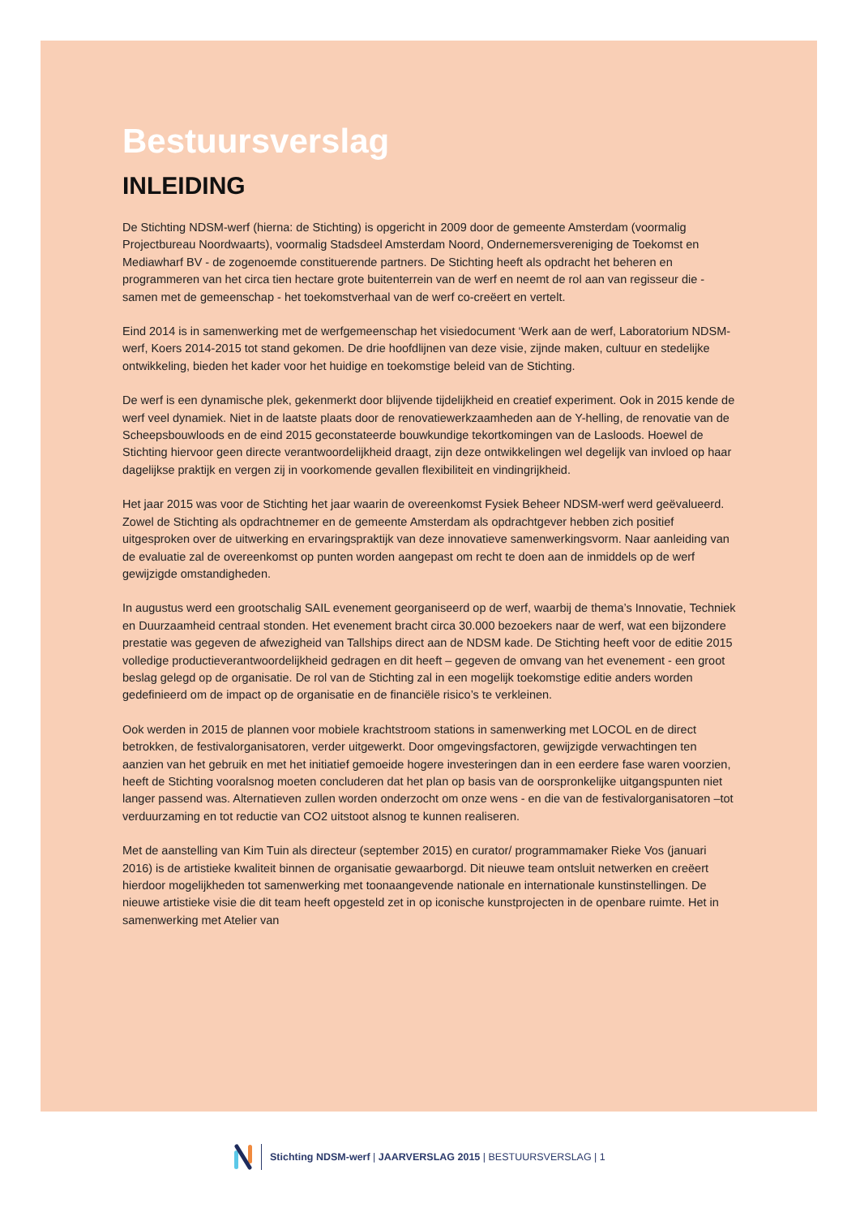Bestuursverslag
INLEIDING
De Stichting NDSM-werf (hierna: de Stichting) is opgericht in 2009 door de gemeente Amsterdam (voormalig Projectbureau Noordwaarts), voormalig Stadsdeel Amsterdam Noord, Ondernemersvereniging de Toekomst en Mediawharf BV - de zogenoemde constituerende partners. De Stichting heeft als opdracht het beheren en programmeren van het circa tien hectare grote buitenterrein van de werf en neemt de rol aan van regisseur die - samen met de gemeenschap - het toekomstverhaal van de werf co-creëert en vertelt.
Eind 2014 is in samenwerking met de werfgemeenschap het visiedocument ‘Werk aan de werf, Laboratorium NDSM-werf, Koers 2014-2015 tot stand gekomen. De drie hoofdlijnen van deze visie, zijnde maken, cultuur en stedelijke ontwikkeling, bieden het kader voor het huidige en toekomstige beleid van de Stichting.
De werf is een dynamische plek, gekenmerkt door blijvende tijdelijkheid en creatief experiment. Ook in 2015 kende de werf veel dynamiek. Niet in de laatste plaats door de renovatiewerkzaamheden aan de Y-helling, de renovatie van de Scheepsbouwloods en de eind 2015 geconstateerde bouwkundige tekortkomingen van de Lasloods. Hoewel de Stichting hiervoor geen directe verantwoordelijkheid draagt, zijn deze ontwikkelingen wel degelijk van invloed op haar dagelijkse praktijk en vergen zij in voorkomende gevallen flexibiliteit en vindingrijkheid.
Het jaar 2015 was voor de Stichting het jaar waarin de overeenkomst Fysiek Beheer NDSM-werf werd geëvalueerd. Zowel de Stichting als opdrachtnemer en de gemeente Amsterdam als opdrachtgever hebben zich positief uitgesproken over de uitwerking en ervaringspraktijk van deze innovatieve samenwerkingsvorm. Naar aanleiding van de evaluatie zal de overeenkomst op punten worden aangepast om recht te doen aan de inmiddels op de werf gewijzigde omstandigheden.
In augustus werd een grootschalig SAIL evenement georganiseerd op de werf, waarbij de thema’s Innovatie, Techniek en Duurzaamheid centraal stonden. Het evenement bracht circa 30.000 bezoekers naar de werf, wat een bijzondere prestatie was gegeven de afwezigheid van Tallships direct aan de NDSM kade. De Stichting heeft voor de editie 2015 volledige productieverantwoordelijkheid gedragen en dit heeft – gegeven de omvang van het evenement - een groot beslag gelegd op de organisatie. De rol van de Stichting zal in een mogelijk toekomstige editie anders worden gedefinieerd om de impact op de organisatie en de financiële risico’s te verkleinen.
Ook werden in 2015 de plannen voor mobiele krachtstroom stations in samenwerking met LOCOL en de direct betrokken, de festivalorganisatoren, verder uitgewerkt. Door omgevingsfactoren, gewijzigde verwachtingen ten aanzien van het gebruik en met het initiatief gemoeide hogere investeringen dan in een eerdere fase waren voorzien, heeft de Stichting vooralsnog moeten concluderen dat het plan op basis van de oorspronkelijke uitgangspunten niet langer passend was. Alternatieven zullen worden onderzocht om onze wens - en die van de festivalorganisatoren –tot verduurzaming en tot reductie van CO2 uitstoot alsnog te kunnen realiseren.
Met de aanstelling van Kim Tuin als directeur (september 2015) en curator/ programmamaker Rieke Vos (januari 2016) is de artistieke kwaliteit binnen de organisatie gewaarborgd. Dit nieuwe team ontsluit netwerken en creëert hierdoor mogelijkheden tot samenwerking met toonaangevende nationale en internationale kunstinstellingen. De nieuwe artistieke visie die dit team heeft opgesteld zet in op iconische kunstprojecten in de openbare ruimte. Het in samenwerking met Atelier van
Stichting NDSM-werf | JAARVERSLAG 2015 | BESTUURSVERSLAG | 1